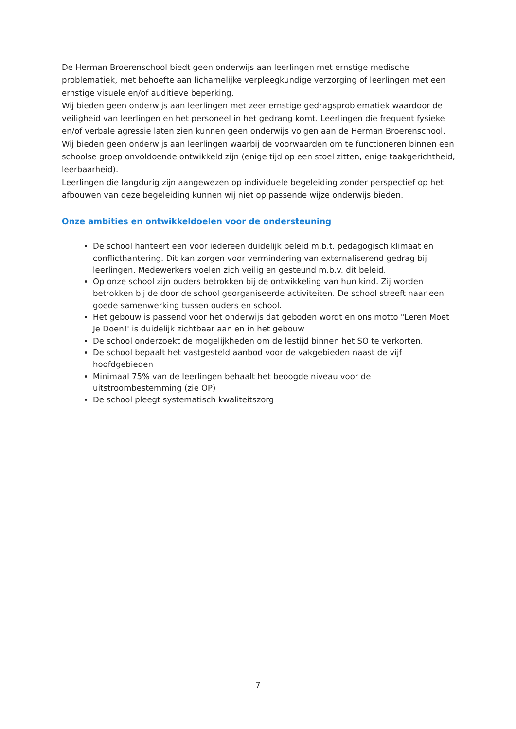De Herman Broerenschool biedt geen onderwijs aan leerlingen met ernstige medische problematiek, met behoefte aan lichamelijke verpleegkundige verzorging of leerlingen met een ernstige visuele en/of auditieve beperking.
Wij bieden geen onderwijs aan leerlingen met zeer ernstige gedragsproblematiek waardoor de veiligheid van leerlingen en het personeel in het gedrang komt. Leerlingen die frequent fysieke en/of verbale agressie laten zien kunnen geen onderwijs volgen aan de Herman Broerenschool.
Wij bieden geen onderwijs aan leerlingen waarbij de voorwaarden om te functioneren binnen een schoolse groep onvoldoende ontwikkeld zijn (enige tijd op een stoel zitten, enige taakgerichtheid, leerbaarheid).
Leerlingen die langdurig zijn aangewezen op individuele begeleiding zonder perspectief op het afbouwen van deze begeleiding kunnen wij niet op passende wijze onderwijs bieden.
Onze ambities en ontwikkeldoelen voor de ondersteuning
De school hanteert een voor iedereen duidelijk beleid m.b.t. pedagogisch klimaat en conflicthantering. Dit kan zorgen voor vermindering van externaliserend gedrag bij leerlingen. Medewerkers voelen zich veilig en gesteund m.b.v. dit beleid.
Op onze school zijn ouders betrokken bij de ontwikkeling van hun kind. Zij worden betrokken bij de door de school georganiseerde activiteiten. De school streeft naar een goede samenwerking tussen ouders en school.
Het gebouw is passend voor het onderwijs dat geboden wordt en ons motto "Leren Moet Je Doen!' is duidelijk zichtbaar aan en in het gebouw
De school onderzoekt de mogelijkheden om de lestijd binnen het SO te verkorten.
De school bepaalt het vastgesteld aanbod voor de vakgebieden naast de vijf hoofdgebieden
Minimaal 75% van de leerlingen behaalt het beoogde niveau voor de uitstroombestemming (zie OP)
De school pleegt systematisch kwaliteitszorg
7